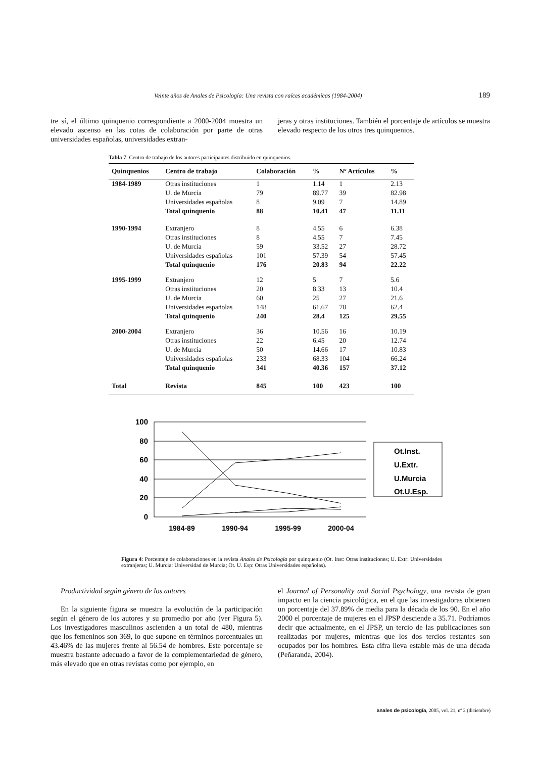Veinte años de Anales de Psicología: Una revista con raíces académicas (1984-2004) 189
tre sí, el último quinquenio correspondiente a 2000-2004 muestra un elevado ascenso en las cotas de colaboración por parte de otras universidades españolas, universidades extran-
jeras y otras instituciones. También el porcentaje de artículos se muestra elevado respecto de los otros tres quinquenios.
Tabla 7: Centro de trabajo de los autores participantes distribuido en quinquenios.
| Quinquenios | Centro de trabajo | Colaboración | % | Nº Artículos | % |
| --- | --- | --- | --- | --- | --- |
| 1984-1989 | Otras instituciones | 1 | 1.14 | 1 | 2.13 |
| | U. de Murcia | 79 | 89.77 | 39 | 82.98 |
| | Universidades españolas | 8 | 9.09 | 7 | 14.89 |
| | Total quinquenio | 88 | 10.41 | 47 | 11.11 |
| 1990-1994 | Extranjero | 8 | 4.55 | 6 | 6.38 |
| | Otras instituciones | 8 | 4.55 | 7 | 7.45 |
| | U. de Murcia | 59 | 33.52 | 27 | 28.72 |
| | Universidades españolas | 101 | 57.39 | 54 | 57.45 |
| | Total quinquenio | 176 | 20.83 | 94 | 22.22 |
| 1995-1999 | Extranjero | 12 | 5 | 7 | 5.6 |
| | Otras instituciones | 20 | 8.33 | 13 | 10.4 |
| | U. de Murcia | 60 | 25 | 27 | 21.6 |
| | Universidades españolas | 148 | 61.67 | 78 | 62.4 |
| | Total quinquenio | 240 | 28.4 | 125 | 29.55 |
| 2000-2004 | Extranjero | 36 | 10.56 | 16 | 10.19 |
| | Otras instituciones | 22 | 6.45 | 20 | 12.74 |
| | U. de Murcia | 50 | 14.66 | 17 | 10.83 |
| | Universidades españolas | 233 | 68.33 | 104 | 66.24 |
| | Total quinquenio | 341 | 40.36 | 157 | 37.12 |
| Total | Revista | 845 | 100 | 423 | 100 |
100
80
60
40
20
0
1984-89
1990-94
1995-99
2000-04
Ot.Inst.
U.Extr.
U.Murcia
Ot.U.Esp.
Figura 4: Porcentaje de colaboraciones en la revista Anales de Psicología por quinquenio (Ot. Inst: Otras instituciones; U. Extr: Universidades extranjeras; U. Murcia: Universidad de Murcia; Ot. U. Esp: Otras Universidades españolas).
Productividad según género de los autores
En la siguiente figura se muestra la evolución de la participación según el género de los autores y su promedio por año (ver Figura 5). Los investigadores masculinos ascienden a un total de 480, mientras que los femeninos son 369, lo que supone en términos porcentuales un 43.46% de las mujeres frente al 56.54 de hombres. Este porcentaje se muestra bastante adecuado a favor de la complementariedad de género, más elevado que en otras revistas como por ejemplo, en
el Journal of Personality and Social Psychology, una revista de gran impacto en la ciencia psicológica, en el que las investigadoras obtienen un porcentaje del 37.89% de media para la década de los 90. En el año 2000 el porcentaje de mujeres en el JPSP desciende a 35.71. Podríamos decir que actualmente, en el JPSP, un tercio de las publicaciones son realizadas por mujeres, mientras que los dos tercios restantes son ocupados por los hombres. Esta cifra lleva estable más de una década (Peñaranda, 2004).
anales de psicología, 2005, vol. 21, nº 2 (diciembre)